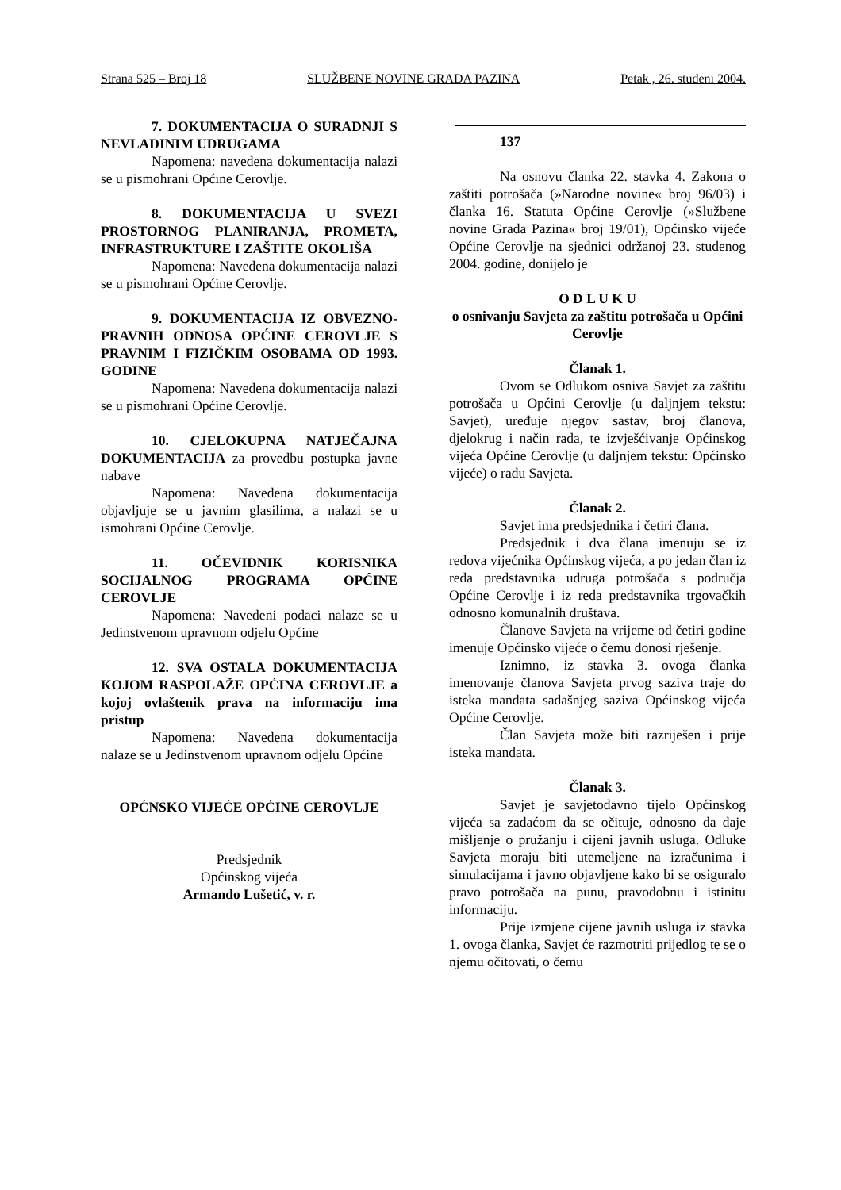Strana 525 – Broj 18 SLUŽBENE NOVINE GRADA PAZINA Petak , 26. studeni 2004.
7. DOKUMENTACIJA O SURADNJI S NEVLADINIM UDRUGAMA
Napomena: navedena dokumentacija nalazi se u pismohrani Općine Cerovlje.
8. DOKUMENTACIJA U SVEZI PROSTORNOG PLANIRANJA, PROMETA, INFRASTRUKTURE I ZAŠTITE OKOLIŠA
Napomena: Navedena dokumentacija nalazi se u pismohrani Općine Cerovlje.
9. DOKUMENTACIJA IZ OBVEZNO-PRAVNIH ODNOSA OPĆINE CEROVLJE S PRAVNIM I FIZIČKIM OSOBAMA OD 1993. GODINE
Napomena: Navedena dokumentacija nalazi se u pismohrani Općine Cerovlje.
10. CJELOKUPNA NATJEČAJNA DOKUMENTACIJA za provedbu postupka javne nabave
Napomena: Navedena dokumentacija objavljuje se u javnim glasilima, a nalazi se u ismohrani Općine Cerovlje.
11. OČEVIDNIK KORISNIKA SOCIJALNOG PROGRAMA OPĆINE CEROVLJE
Napomena: Navedeni podaci nalaze se u Jedinstvenom upravnom odjelu Općine
12. SVA OSTALA DOKUMENTACIJA KOJOM RASPOLAŽE OPĆINA CEROVLJE a kojoj ovlaštenik prava na informaciju ima pristup
Napomena: Navedena dokumentacija nalaze se u Jedinstvenom upravnom odjelu Općine
OPĆNSKO VIJEĆE OPĆINE CEROVLJE
Predsjednik
Općinskog vijeća
Armando Lušetić, v. r.
137
Na osnovu članka 22. stavka 4. Zakona o zaštiti potrošača (»Narodne novine« broj 96/03) i članka 16. Statuta Općine Cerovlje (»Službene novine Grada Pazina« broj 19/01), Općinsko vijeće Općine Cerovlje na sjednici održanoj 23. studenog 2004. godine, donijelo je
O D L U K U
o osnivanju Savjeta za zaštitu potrošača u Općini Cerovlje
Članak 1.
Ovom se Odlukom osniva Savjet za zaštitu potrošača u Općini Cerovlje (u daljnjem tekstu: Savjet), uređuje njegov sastav, broj članova, djelokrug i način rada, te izvješćivanje Općinskog vijeća Općine Cerovlje (u daljnjem tekstu: Općinsko vijeće) o radu Savjeta.
Članak 2.
Savjet ima predsjednika i četiri člana.
Predsjednik i dva člana imenuju se iz redova vijećnika Općinskog vijeća, a po jedan član iz reda predstavnika udruga potrošača s područja Općine Cerovlje i iz reda predstavnika trgovačkih odnosno komunalnih društava.
Članove Savjeta na vrijeme od četiri godine imenuje Općinsko vijeće o čemu donosi rješenje.
Iznimno, iz stavka 3. ovoga članka imenovanje članova Savjeta prvog saziva traje do isteka mandata sadašnjeg saziva Općinskog vijeća Općine Cerovlje.
Član Savjeta može biti razriješen i prije isteka mandata.
Članak 3.
Savjet je savjetodavno tijelo Općinskog vijeća sa zadaćom da se očituje, odnosno da daje mišljenje o pružanju i cijeni javnih usluga. Odluke Savjeta moraju biti utemeljene na izračunima i simulacijama i javno objavljene kako bi se osiguralo pravo potrošača na punu, pravodobnu i istinitu informaciju.
Prije izmjene cijene javnih usluga iz stavka 1. ovoga članka, Savjet će razmotriti prijedlog te se o njemu očitovati, o čemu